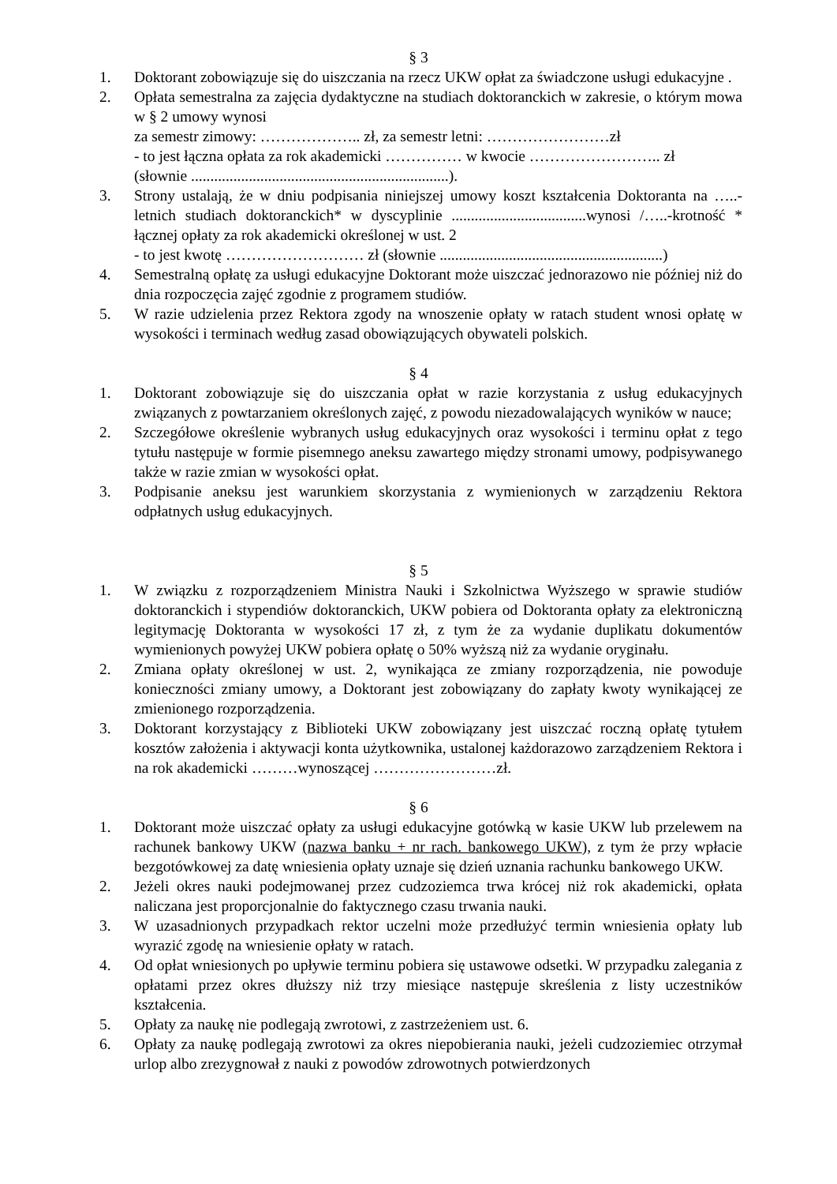§ 3
1. Doktorant zobowiązuje się do uiszczania na rzecz UKW opłat za świadczone usługi edukacyjne .
2. Opłata semestralna za zajęcia dydaktyczne na studiach doktoranckich w zakresie, o którym mowa w § 2 umowy wynosi
za semestr zimowy: ……………….. zł, za semestr letni: ……………………zł
- to jest łączna opłata za rok akademicki …………… w kwocie …………………….. zł
(słownie ...................................................................).
3. Strony ustalają, że w dniu podpisania niniejszej umowy koszt kształcenia Doktoranta na …..-letnich studiach doktoranckich* w dyscyplinie ...................................wynosi /…..-krotność * łącznej opłaty za rok akademicki określonej w ust. 2
- to jest kwotę ……………………… zł (słownie ..........................................................)
4. Semestralną opłatę za usługi edukacyjne Doktorant może uiszczać jednorazowo nie później niż do dnia rozpoczęcia zajęć zgodnie z programem studiów.
5. W razie udzielenia przez Rektora zgody na wnoszenie opłaty w ratach student wnosi opłatę w wysokości i terminach według zasad obowiązujących obywateli polskich.
§ 4
1. Doktorant zobowiązuje się do uiszczania opłat w razie korzystania z usług edukacyjnych związanych z powtarzaniem określonych zajęć, z powodu niezadowalających wyników w nauce;
2. Szczegółowe określenie wybranych usług edukacyjnych oraz wysokości i terminu opłat z tego tytułu następuje w formie pisemnego aneksu zawartego między stronami umowy, podpisywanego także w razie zmian w wysokości opłat.
3. Podpisanie aneksu jest warunkiem skorzystania z wymienionych w zarządzeniu Rektora odpłatnych usług edukacyjnych.
§ 5
1. W związku z rozporządzeniem Ministra Nauki i Szkolnictwa Wyższego w sprawie studiów doktoranckich i stypendiów doktoranckich, UKW pobiera od Doktoranta opłaty za elektroniczną legitymację Doktoranta w wysokości 17 zł, z tym że za wydanie duplikatu dokumentów wymienionych powyżej UKW pobiera opłatę o 50% wyższą niż za wydanie oryginału.
2. Zmiana opłaty określonej w ust. 2, wynikająca ze zmiany rozporządzenia, nie powoduje konieczności zmiany umowy, a Doktorant jest zobowiązany do zapłaty kwoty wynikającej ze zmienionego rozporządzenia.
3. Doktorant korzystający z Biblioteki UKW zobowiązany jest uiszczać roczną opłatę tytułem kosztów założenia i aktywacji konta użytkownika, ustalonej każdorazowo zarządzeniem Rektora i na rok akademicki ………wynoszącej ……………………zł.
§ 6
1. Doktorant może uiszczać opłaty za usługi edukacyjne gotówką w kasie UKW lub przelewem na rachunek bankowy UKW (nazwa banku + nr rach. bankowego UKW), z tym że przy wpłacie bezgotówkowej za datę wniesienia opłaty uznaje się dzień uznania rachunku bankowego UKW.
2. Jeżeli okres nauki podejmowanej przez cudzoziemca trwa krócej niż rok akademicki, opłata naliczana jest proporcjonalnie do faktycznego czasu trwania nauki.
3. W uzasadnionych przypadkach rektor uczelni może przedłużyć termin wniesienia opłaty lub wyrazić zgodę na wniesienie opłaty w ratach.
4. Od opłat wniesionych po upływie terminu pobiera się ustawowe odsetki. W przypadku zalegania z opłatami przez okres dłuższy niż trzy miesiące następuje skreślenia z listy uczestników kształcenia.
5. Opłaty za naukę nie podlegają zwrotowi, z zastrzeżeniem ust. 6.
6. Opłaty za naukę podlegają zwrotowi za okres niepobierania nauki, jeżeli cudzoziemiec otrzymał urlop albo zrezygnował z nauki z powodów zdrowotnych potwierdzonych